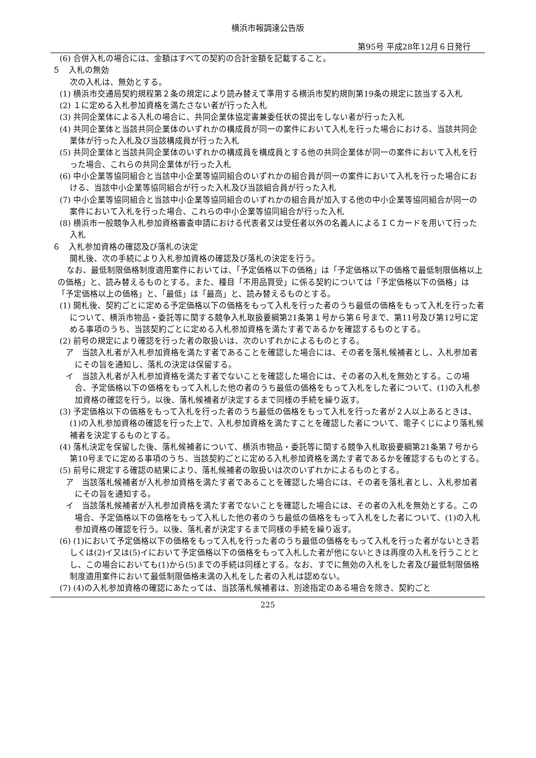横浜市報調達公告版
第95号 平成28年12月６日発行
(6) 合併入札の場合には、金額はすべての契約の合計金額を記載すること。
５　入札の無効
次の入札は、無効とする。
(1) 横浜市交通局契約規程第２条の規定により読み替えて準用する横浜市契約規則第19条の規定に該当する入札
(2) １に定める入札参加資格を満たさない者が行った入札
(3) 共同企業体による入札の場合に、共同企業体協定書兼委任状の提出をしない者が行った入札
(4) 共同企業体と当該共同企業体のいずれかの構成員が同一の案件において入札を行った場合における、当該共同企業体が行った入札及び当該構成員が行った入札
(5) 共同企業体と当該共同企業体のいずれかの構成員を構成員とする他の共同企業体が同一の案件において入札を行った場合、これらの共同企業体が行った入札
(6) 中小企業等協同組合と当該中小企業等協同組合のいずれかの組合員が同一の案件において入札を行った場合における、当該中小企業等協同組合が行った入札及び当該組合員が行った入札
(7) 中小企業等協同組合と当該中小企業等協同組合のいずれかの組合員が加入する他の中小企業等協同組合が同一の案件において入札を行った場合、これらの中小企業等協同組合が行った入札
(8) 横浜市一般競争入札参加資格審査申請における代表者又は受任者以外の名義人によるＩＣカードを用いて行った入札
６　入札参加資格の確認及び落札の決定
開札後、次の手続により入札参加資格の確認及び落札の決定を行う。
なお、最低制限価格制度適用案件においては、「予定価格以下の価格」は「予定価格以下の価格で最低制限価格以上の価格」と、読み替えるものとする。また、種目「不用品買受」に係る契約については「予定価格以下の価格」は「予定価格以上の価格」と、「最低」は「最高」と、読み替えるものとする。
(1) 開札後、契約ごとに定める予定価格以下の価格をもって入札を行った者のうち最低の価格をもって入札を行った者について、横浜市物品・委託等に関する競争入札取扱要綱第21条第１号から第６号まで、第11号及び第12号に定める事項のうち、当該契約ごとに定める入札参加資格を満たす者であるかを確認するものとする。
(2) 前号の規定により確認を行った者の取扱いは、次のいずれかによるものとする。
ア　当該入札者が入札参加資格を満たす者であることを確認した場合には、その者を落札候補者とし、入札参加者にその旨を通知し、落札の決定は保留する。
イ　当該入札者が入札参加資格を満たす者でないことを確認した場合には、その者の入札を無効とする。この場合、予定価格以下の価格をもって入札した他の者のうち最低の価格をもって入札をした者について、(1)の入札参加資格の確認を行う。以後、落札候補者が決定するまで同様の手続を繰り返す。
(3) 予定価格以下の価格をもって入札を行った者のうち最低の価格をもって入札を行った者が２人以上あるときは、(1)の入札参加資格の確認を行った上で、入札参加資格を満たすことを確認した者について、電子くじにより落札候補者を決定するものとする。
(4) 落札決定を保留した後、落札候補者について、横浜市物品・委託等に関する競争入札取扱要綱第21条第７号から第10号までに定める事項のうち、当該契約ごとに定める入札参加資格を満たす者であるかを確認するものとする。
(5) 前号に規定する確認の結果により、落札候補者の取扱いは次のいずれかによるものとする。
ア　当該落札候補者が入札参加資格を満たす者であることを確認した場合には、その者を落札者とし、入札参加者にその旨を通知する。
イ　当該落札候補者が入札参加資格を満たす者でないことを確認した場合には、その者の入札を無効とする。この場合、予定価格以下の価格をもって入札した他の者のうち最低の価格をもって入札をした者について、(1)の入札参加資格の確認を行う。以後、落札者が決定するまで同様の手続を繰り返す。
(6) (1)において予定価格以下の価格をもって入札を行った者のうち最低の価格をもって入札を行った者がないとき若しくは(2)イ又は(5)イにおいて予定価格以下の価格をもって入札した者が他にないときは再度の入札を行うこととし、この場合においても(1)から(5)までの手続は同様とする。なお、すでに無効の入札をした者及び最低制限価格制度適用案件において最低制限価格未満の入札をした者の入札は認めない。
(7) (4)の入札参加資格の確認にあたっては、当該落札候補者は、別途指定のある場合を除き、契約ごと
225